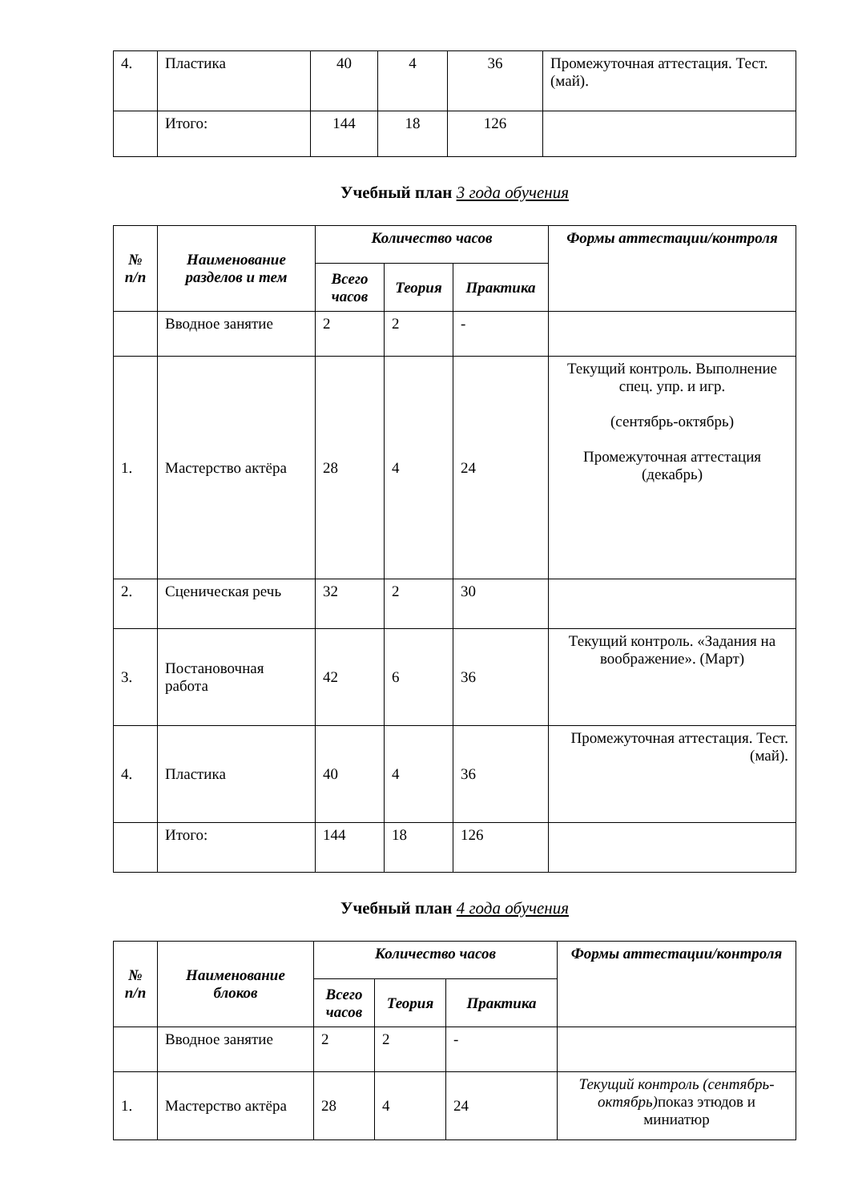| 4. | Пластика | 40 | 4 | 36 | Промежуточная аттестация. Тест. (май). |
| | Итого: | 144 | 18 | 126 | |
Учебный план 3 года обучения
| № п/п | Наименование разделов и тем | Количество часов | | | Формы аттестации/контроля |
| --- | --- | --- | --- | --- | --- |
| | | Всего часов | Теория | Практика | |
| | Вводное занятие | 2 | 2 | - | |
| 1. | Мастерство актёра | 28 | 4 | 24 | Текущий контроль. Выполнение спец. упр. и игр. (сентябрь-октябрь) Промежуточная аттестация (декабрь) |
| 2. | Сценическая речь | 32 | 2 | 30 | |
| 3. | Постановочная работа | 42 | 6 | 36 | Текущий контроль. «Задания на воображение». (Март) |
| 4. | Пластика | 40 | 4 | 36 | Промежуточная аттестация. Тест. (май). |
| | Итого: | 144 | 18 | 126 | |
Учебный план 4 года обучения
| № п/п | Наименование блоков | Количество часов | | | Формы аттестации/контроля |
| --- | --- | --- | --- | --- | --- |
| | | Всего часов | Теория | Практика | |
| | Вводное занятие | 2 | 2 | - | |
| 1. | Мастерство актёра | 28 | 4 | 24 | Текущий контроль (сентябрь-октябрь) показ этюдов и миниатюр |